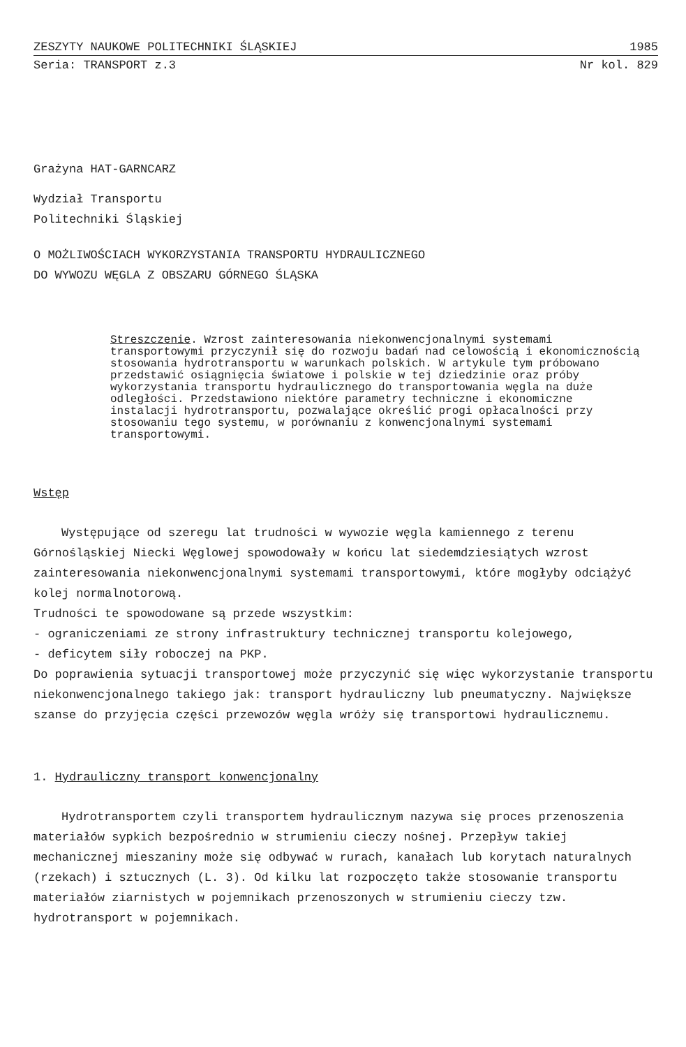ZESZYTY NAUKOWE POLITECHNIKI ŚLĄSKIEJ 1985
Seria: TRANSPORT z.3 Nr kol. 829
Grażyna HAT-GARNCARZ
Wydział Transportu
Politechniki Śląskiej
O MOŻLIWOŚCIACH WYKORZYSTANIA TRANSPORTU HYDRAULICZNEGO
DO WYWOZU WĘGLA Z OBSZARU GÓRNEGO ŚLĄSKA
Streszczenie. Wzrost zainteresowania niekonwencjonalnymi systemami transportowymi przyczynił się do rozwoju badań nad celowością i ekonomicznością stosowania hydrotransportu w warunkach polskich. W artykule tym próbowano przedstawić osiągnięcia światowe i polskie w tej dziedzinie oraz próby wykorzystania transportu hydraulicznego do transportowania węgla na duże odległości. Przedstawiono niektóre parametry techniczne i ekonomiczne instalacji hydrotransportu, pozwalające określić progi opłacalności przy stosowaniu tego systemu, w porównaniu z konwencjonalnymi systemami transportowymi.
Wstęp
Występujące od szeregu lat trudności w wywozie węgla kamiennego z terenu Górnośląskiej Niecki Węglowej spowodowały w końcu lat siedemdziesiątych wzrost zainteresowania niekonwencjonalnymi systemami transportowymi, które mogłyby odciążyć kolej normalnotorową.
Trudności te spowodowane są przede wszystkim:
- ograniczeniami ze strony infrastruktury technicznej transportu kolejowego,
- deficytem siły roboczej na PKP.
Do poprawienia sytuacji transportowej może przyczynić się więc wykorzystanie transportu niekonwencjonalnego takiego jak: transport hydrauliczny lub pneumatyczny. Największe szanse do przyjęcia części przewozów węgla wróży się transportowi hydraulicznemu.
1. Hydrauliczny transport konwencjonalny
Hydrotransportem czyli transportem hydraulicznym nazywa się proces przenoszenia materiałów sypkich bezpośrednio w strumieniu cieczy nośnej. Przepływ takiej mechanicznej mieszaniny może się odbywać w rurach, kanałach lub korytach naturalnych (rzekach) i sztucznych (L. 3). Od kilku lat rozpoczęto także stosowanie transportu materiałów ziarnistych w pojemnikach przenoszonych w strumieniu cieczy tzw. hydrotransport w pojemnikach.